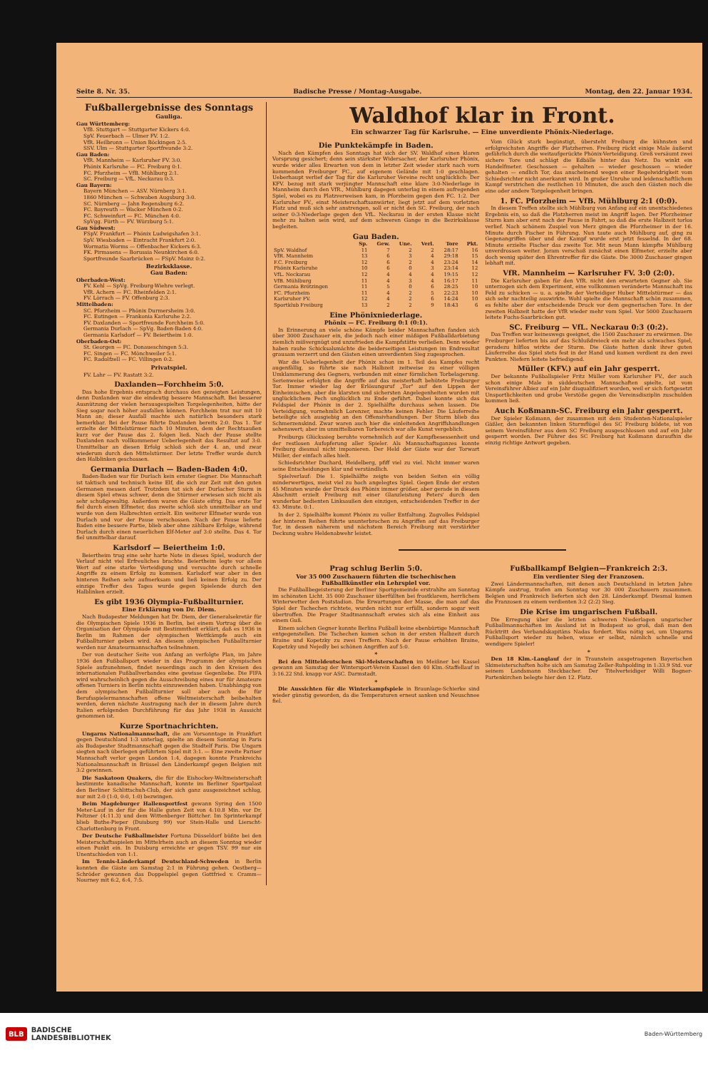Seite 8. Nr. 35. Badische Presse / Montag-Ausgabe. Montag, den 22. Januar 1934.
Fußballergebnisse des Sonntags
Gauliga.
Gau Württemberg:
VfB. Stuttgart — Stuttgarter Kickers 4:0.
SpV. Feuerbach — Ulmer FV. 1:2.
VfR. Heilbronn — Union Böckingen 2:5.
SSV. Ulm — Stuttgarter Sportfreunde 3:2.
Gau Baden:
VfR. Mannheim — Karlsruher FV. 3:0.
Phönix Karlsruhe — FC. Freiburg 0:1.
FC. Pforzheim — VfB. Mühlburg 2:1.
SC. Freiburg — VfL. Neckarau 0:3.
Gau Bayern:
Bayern München — ASV. Nürnberg 3:1.
1860 München — Schwaben Augsburg 3:0.
SC. Nürnberg — Jahn Regensburg 6:2.
FC. Bayreuth — Wacker München 0:2.
FC. Schweinfurt — FC. München 4:0.
SpVgg. Fürth — FV. Würzburg 5:1.
Gau Südwest:
FSpV. Frankfurt — Phönix Ludwigshafen 3:1.
SpV. Wiesbaden — Eintracht Frankfurt 2:0.
Wormatia Worms — Offenbacher Kickers 6:3.
FK. Pirmasens — Borussia Neunkirchen 6:0.
Sportfreunde Saarbrücken — FSpV. Mainz 0:2.
Bezirksklasse.
Gau Baden:
Oberbaden-West:
FV. Kehl — SpVg. Freiburg-Wiehre verlegt.
VfR. Achern — FC. Rheinfelden 2:1.
FV. Lörrach — FV. Offenburg 2:3.
Mittelbaden:
SC. Pforzheim — Phönix Durmersheim 3:0.
FC. Eutingen — Frankonia Karlsruhe 2:2.
FV. Daxlanden — Sportfreunde Forchheim 5:0.
Germania Durlach — SpVg. Baden-Baden 4:0.
Germania Karlsdorf — FV. Beiertheim 1:0.
Oberbaden-Ost:
St. Georgen — FC. Donaueschingen 5:3.
FC. Singen — FC. Mönchweiler 5:1.
FC. Radolfzell — FC. Villingen 0:2.
Privatspiel.
FV. Lahr — FV. Rastatt 3:2.
Daxlanden—Forchheim 5:0.
Das hohe Ergebnis entsprach durchaus den gezeigten Leistungen, denn Daxlanden war die eindeutig bessere Mannschaft. Bei besserer Ausnützung der vielen herausgespielten Torgelegenheiten, hätte der Sieg sogar noch höher ausfallen können. Forchheim trat nur mit 10 Mann an; dieser Ausfall machte sich natürlich besonders stark bemerkbar. Bei der Pause führte Daxlanden bereits 2:0. Das 1. Tor erzielte der Mittelstürmer nach 10 Minuten, dem der Rechtsaußen kurz vor der Pause das 2. folgen ließ. Nach der Pause stellte Daxlanden nach vollkommener Ueberlegenheit das Resultat auf 3:0. Unmittelbar an diesen Erfolg schloß sich der 4. an, und zwar wiederum durch den Mittelstürmer. Der letzte Treffer wurde durch den Halblinken geschossen.
Germania Durlach — Baden-Baden 4:0.
Baden-Baden war für Durlach kein ernster Gegner. Die Mannschaft ist taktisch und technisch keine Elf, die sich zur Zeit mit den guten Germanen messen darf. Trotzdem tat sich der Durlacher Sturm in diesem Spiel etwas schwer, denn die Stürmer erwiesen sich nicht als sehr schußgewaltig. Außerdem waren die Gäste eifrig. Das erste Tor fiel durch einen Elfmeter, das zweite schloß sich unmittelbar an und wurde von dem Halbrechten erzielt. Ein weiterer Elfmeter wurde von Durlach und vor der Pause verschossen. Nach der Pause lieferte Baden eine bessere Partie, blieb aber ohne zählbare Erfolge, während Durlach durch einen neuerlichen Elf-Meter auf 3:0 stellte. Das 4. Tor fiel unmittelbar darauf.
Karlsdorf — Beiertheim 1:0.
Beiertheim trug eine sehr harte Note in dieses Spiel, wodurch der Verlauf nicht viel Erfreuliches brachte. Beiertheim legte vor allem Wert auf eine starke Verteidigung und versuchte durch schnelle Angriffe zu einem Erfolg zu kommen. Karlsdorf war aber in den hinteren Reihen sehr aufmerksam und ließ keinen Erfolg zu. Der einzige Treffer des Tages wurde gegen Spielende durch den Halblinken erzielt.
Es gibt 1936 Olympia-Fußballturnier.
Eine Erklärung von Dr. Diem.
Nach Budapester Meldungen hat Dr. Diem, der Generalsekretär für die Olympischen Spiele 1936 in Berlin, bei einem Vortrag über die Organisation der Olympiade mit Bestimmtheit erklärt, daß es 1936 in Berlin im Rahmen der olympischen Wettkämpfe auch ein Fußballturnier geben wird. An diesem olympischen Fußballturnier werden nur Amateurmannschaften teilnehmen.
Der von deutscher Seite von Anfang an verfolgte Plan, im Jahre 1936 den Fußballsport wieder in das Programm der olympischen Spiele aufzunehmen, findet neuerdings auch in den Kreisen des internationalen Fußballverbandes eine gewisse Gegenliebe. Die FIFA wird wahrscheinlich gegen die Ausschreibung eines nur für Amateure offenen Turniers in Berlin nichts einzuwenden haben. Unabhängig von dem olympischen Fußballturnier soll aber auch die für Berufsspielermannschaften offene Weltmeisterschaft beibehalten werden, deren nächste Austragung nach der in diesem Jahre durch Italien erfolgenden Durchführung für das Jahr 1938 in Aussicht genommen ist.
Kurze Sportnachrichten.
Ungarns Nationalmannschaft, die am Vorsonntage in Frankfurt gegen Deutschland 1:3 unterlag, spielte an diesem Sonntag in Paris als Budapester Stadtmannschaft gegen die Stadtelf Paris. Die Ungarn siegten nach überlegen geführtem Spiel mit 3:1. — Eine zweite Pariser Mannschaft verlor gegen London 1:4, dagegen konnte Frankreichs Nationalmannschaft in Brüssel den Länderkampf gegen Belgien mit 3:2 gewinnen.
Die Saskatoon Quakers, die für die Eishockey-Weltmeisterschaft bestimmte kanadische Mannschaft, konnte im Berliner Sportpalast den Berliner Schlittschuh-Club, der sich ganz ausgezeichnet schlug, nur mit 2:0 (1:0, 0:0, 1:0) bezwingen.
Beim Magdeburger Hallensportfest gewann Syring den 1500 Meter-Lauf in der für die Halle guten Zeit von 4:10.8 Min. vor Dr. Peltzner (4:11.3) und dem Wittenberger Böttcher. Im Sprinterkampf blieb Buthe-Pieper (Duisburg 99) vor Stein-Halle und Lierscht-Charlottenburg in Front.
Der Deutsche Fußballmeister Fortuna Düsseldorf büßte bei den Meisterschaftsspielen im Mittelrhein auch an diesem Sonntag wieder einen Punkt ein. In Duisburg erreichte er gegen TSV. 99 nur ein Unentschieden von 1:1.
Im Tennis-Länderkampf Deutschland-Schweden in Berlin konnten die Gäste am Samstag 2:1 in Führung gehen. Oestberg—Schröder gewannen das Doppelspiel gegen Gottfried v. Cramm—Nourney mit 6:2, 6:4, 7:5.
Waldhof klar in Front.
Ein schwarzer Tag für Karlsruhe. — Eine unverdiente Phönix-Niederlage.
Die Punktekämpfe in Baden.
Nach den Kämpfen des Sonntags hat sich der SV. Waldhof einen klaren Vorsprung gesichert; denn sein stärkster Widersacher, der Karlsruher Phönix, wurde wider alles Erwarten von dem in letzter Zeit wieder stark nach vorn kommenden Freiburger FC., auf eigenem Gelände mit 1:0 geschlagen. Ueberhaupt verlief der Tag für die Karlsruher Vereine recht unglücklich: Der KFV. bezog mit stark verjüngter Mannschaft eine klare 3:0-Niederlage in Mannheim durch den VfR., Mühlburg dagegen unterlag in einem aufregenden Spiel, wobei es zu Platzverweisen kam, in Pforzheim gegen den FC. 1:2. Der Karlsruher FV., einst Meisterschaftsanwärter, liegt jetzt auf dem vorletzten Platz und muß sich sehr anstrengen, soll er nicht den SC. Freiburg, der nach seiner 0:3-Niederlage gegen den VfL. Neckarau in der ersten Klasse nicht mehr zu halten sein wird, auf dem schweren Gange in die Bezirksklasse begleiten.
Gau Baden.
| | Sp. | Gew. | Une. | Verl. | Tore | Pkt. |
| --- | --- | --- | --- | --- | --- | --- |
| SpV. Waldhof | 11 | 7 | 2 | 2 | 28:17 | 16 |
| VfR. Mannheim | 13 | 6 | 3 | 4 | 29:18 | 15 |
| F.C. Freiburg | 12 | 6 | 2 | 4 | 23:24 | 14 |
| Phönix Karlsruhe | 10 | 6 | 0 | 3 | 23:14 | 12 |
| VfL. Neckarau | 12 | 4 | 4 | 4 | 19:15 | 12 |
| VfB. Mühlburg | 11 | 4 | 3 | 4 | 16:17 | 11 |
| Germania Brötzingen | 11 | 5 | 0 | 6 | 28:25 | 10 |
| FC. Pforzheim | 11 | 4 | 2 | 5 | 22:23 | 10 |
| Karlsruher FV. | 12 | 4 | 2 | 6 | 14:24 | 10 |
| Sportklub Freiburg | 13 | 2 | 2 | 9 | 18:43 | 6 |
Eine Phönixniederlage.
Phönix — FC. Freiburg 0:1 (0:1).
In Erinnerung an viele schöne Kämpfe beider Mannschaften fanden sich über 3000 Zuschauer ein, die jedoch nach einer mäßigen Fußballdarbietung ziemlich mißvergnügt und unzufrieden die Kampfstätte verließen. Denn wieder haben rauhe Schicksalsmächte die beiderseitigen Leistungen im Endresultat grausam verzerrt und den Gästen einen unverdienten Sieg zugesprochen.
War die Ueberlegenheit der Phönix schon im 1. Teil des Kampfes recht augenfällig, so führte sie nach Halbzeit zeitweise zu einer völligen Umklammerung des Gegners, verbunden mit einer förmlichen Torbelagerung. Serienweise erfolgten die Angriffe auf das meisterhaft behütete Freiburger Tor. Immer wieder lag der Erlösungsruf „Tor" auf den Lippen der Einheimischen, aber die klarsten und sichersten Angelegenheiten wurden mit unglücklichem Pech unglücklich zu Ende geführt. Dabei konnte sich das Feldspiel der Phönix in der 2. Spielhälfte durchaus sehen lassen. Die Verteidigung, vornehmlich Lorenzer, machte keinen Fehler. Die Läuferreihe beteiligte sich ausgiebig an den Offensivhandlungen. Der Sturm blieb das Schmerzenskind. Zwar waren auch hier die einleitenden Angriffshandlungen sehenswert; aber im unmittelbaren Torbereich war alle Kunst vergeblich.
Freiburgs Glückssieg beruhte vornehmlich auf der Kampfbesessenheit und der restlosen Aufopferung aller Spieler. Als Mannschaftsganzes konnte Freiburg diesmal nicht imponieren. Der Held der Gäste war der Torwart Müller, der einfach alles hielt.
Schiedsrichter Duchard, Heidelberg, pfiff viel zu viel. Nicht immer waren seine Entscheidungen klar und verständlich.
Spielverlauf: Die 1. Spielhälfte zeigte von beiden Seiten ein völlig minderwertiges, meist viel zu hoch angelegtes Spiel. Gegen Ende der ersten 45 Minuten wurde der Druck des Phönix immer größer, aber gerade in diesem Abschnitt erzielt Freiburg mit einer Glanzleistung Peters' durch den wunderbar bedienten Linksaußen den einzigen, entscheidenden Treffer in der 43. Minute. 0:1.
In der 2. Spielhälfte kommt Phönix zu voller Entfaltung. Zugvolles Feldspiel der hinteren Reihen führte ununterbrochen zu Angriffen auf das Freiburger Tor, in dessen näherem und nächstem Bereich Freiburg mit verstärkter Deckung wahre Heldenabwehr leistet.
Vom Glück stark begünstigt, übersteht Freiburg die kühnsten und erfolgreichsten Angriffe der Platzherren. Freiburg rückt einige Male äußerst gefährlich durch die weitaufgerückte Phönix-Verteidigung. Greß versäumt zwei sichere Tore und schlägt die Edbälle hinter das Netz. Da winkt ein Handelfmeter. Geschossen — gehalten — wieder geschossen — wieder gehalten — endlich Tor, das anscheinend wegen einer Regelwidrigkeit vom Schiedsrichter nicht anerkannt wird. In großer Unruhe und leidenschaftlichem Kampf verstrichen die restlichen 10 Minuten, die auch den Gästen noch die eine oder andere Torgelegenheit bringen.
1. FC. Pforzheim — VfB. Mühlburg 2:1 (0:0).
In diesem Treffen stellte sich Mühlburg von Anfang auf ein unentschiedenes Ergebnis ein, so daß die Platzherren meist im Angriff lagen. Der Pforzheimer Sturm kam aber erst nach der Pause in Fahrt, so daß die erste Halbzeit torlos verlief. Nach schönem Zuspiel von Merz gingen die Pforzheimer in der 16. Minute durch Fischer in Führung. Nun taute auch Mühlburg auf, ging zu Gegenangriffen über und der Kampf wurde erst jetzt fesselnd. In der 68. Minute erzielte Fischer das zweite Tor. Mit neun Mann kämpfte Mühlburg unverdrossen weiter. Joram verschoß zunächst einen Elfmeter, erzielte aber doch wenig später den Ehrentreffer für die Gäste. Die 3000 Zuschauer gingen lebhaft mit.
VfR. Mannheim — Karlsruher FV. 3:0 (2:0).
Die Karlsruher gaben für den VfR. nicht den erwarteten Gegner ab. Sie unterzogen sich dem Experiment, eine vollkommen veränderte Mannschaft ins Feld zu schicken — u. a. spielte der Verteidiger Huber Mittelstürmer — das sich sehr nachteilig auswirkte. Wohl spielte die Mannschaft schön zusammen, es fehlte aber der entscheidende Druck vor dem gegnerischen Tore. In der zweiten Halbzeit hatte der VfR wieder mehr vom Spiel. Vor 5000 Zuschauern leitete Fuchs-Saarbrücken gut.
SC. Freiburg — VfL. Neckarau 0:3 (0:2).
Das Treffen war keineswegs geeignet, die 1500 Zuschauer zu erwärmen. Die Freiburger lieferten bis auf das Schlußdreieck ein mehr als schwaches Spiel, geradezu hilflos wirkte der Sturm. Die Gäste hatten dank ihrer guten Läuferreihe das Spiel stets fest in der Hand und kamen verdient zu den zwei Punkten. Niefern leitete befriedigend.
Müller (KFV.) auf ein Jahr gesperrt.
Der bekannte Fußballspieler Fritz Müller vom Karlsruher FV., der auch schon einige Male in süddeutschen Mannschaften spielte, ist vom Vereinsführer Albiez auf ein Jahr disqualifiziert worden, weil er sich fortgesetzt Unsportlichkeiten und grobe Verstöße gegen die Vereinsdisziplin zuschulden kommen ließ.
Auch Koßmann-SC. Freiburg ein Jahr gesperrt.
Der Spieler Koßmann, der zusammen mit dem Studenten-Nationalspieler Gäßler, den bekannten linken Sturmflügel des SC Freiburg bildete, ist von seinem Vereinsführer aus dem SC Freiburg ausgeschlossen und auf ein Jahr gesperrt worden. Der Führer des SC Freiburg hat Koßmann daraufhin die einzig richtige Antwort gegeben.
Prag schlug Berlin 5:0.
Vor 35 000 Zuschauern führten die tschechischen Fußballkünstler ein Lehrspiel vor.
Die Fußballbegeisterung der Berliner Sportgemeinde erstrahlte am Sonntag im schönsten Licht. 35 000 Zuschauer überfüllten bei frostklarem, herrlichem Winterwetter den Poststadion. Die Erwartungen der Masse, die man auf das Spiel der Tschechen richtete, wurden nicht nur erfüllt, sondern sogar weit übertroffen. Die Prager Stadtmannschaft erwies sich als eine Einheit aus einem Guß.
Einem solchen Gegner konnte Berlins Fußball keine ebenbürtige Mannschaft entgegenstellen. Die Tschechen kamen schon in der ersten Halbzeit durch Braine und Kopetzky zu zwei Treffern. Nach der Pause erhöhten Braine, Kopetzky und Nejedly bei schönen Angriffen auf 5:0.
*
Bei den Mitteldeutschen Ski-Meisterschaften im Meißner bei Kassel gewann am Samstag der Wintersport-Verein Kassel den 40 Klm.-Staffellauf in 3:16.22 Std. knapp vor ASC. Darmstadt.
*
Die Aussichten für die Winterkampfspiele in Braunlage-Schierke sind wieder günstig geworden, da die Temperaturen erneut sanken und Neuschnee fiel.
Fußballkampf Belgien—Frankreich 2:3.
Ein verdienter Sieg der Franzosen.
Zwei Ländermannschaften, mit denen auch Deutschland in letzten Jahre Kämpfe austrug, trafen am Sonntag vor 30 000 Zuschauern zusammen. Belgien und Frankreich lieferten sich den 28. Länderkampf. Diesmal kamen die Franzosen zu einem verdienten 3:2 (2:2) Sieg.
Die Krise im ungarischen Fußball.
Die Erregung über die letzten schweren Niederlagen ungarischer Fußballmannschaften im Ausland ist in Budapest so groß, daß man den Rücktritt des Verbandskapitäns Nadas fordert. Was nötig sei, um Ungarns Fußballsport wieder zu heben, wisse er selbst, nämlich schnelle und wendigere Spieler!
*
Den 18 Klm.-Langlauf der in Traunstein ausgetragenen Bayerischen Skimeisterschaften holte sich am Samstag Zeller-Ruhpolding in 1:33.9 Std. vor seinem Landsmann Steckbacher. Der Titelverteidiger Willi Bogner-Partenkirchen belegte hier den 12. Platz.
BLB BADISCHE
LANDESBIBLIOTHEK Baden-Württemberg